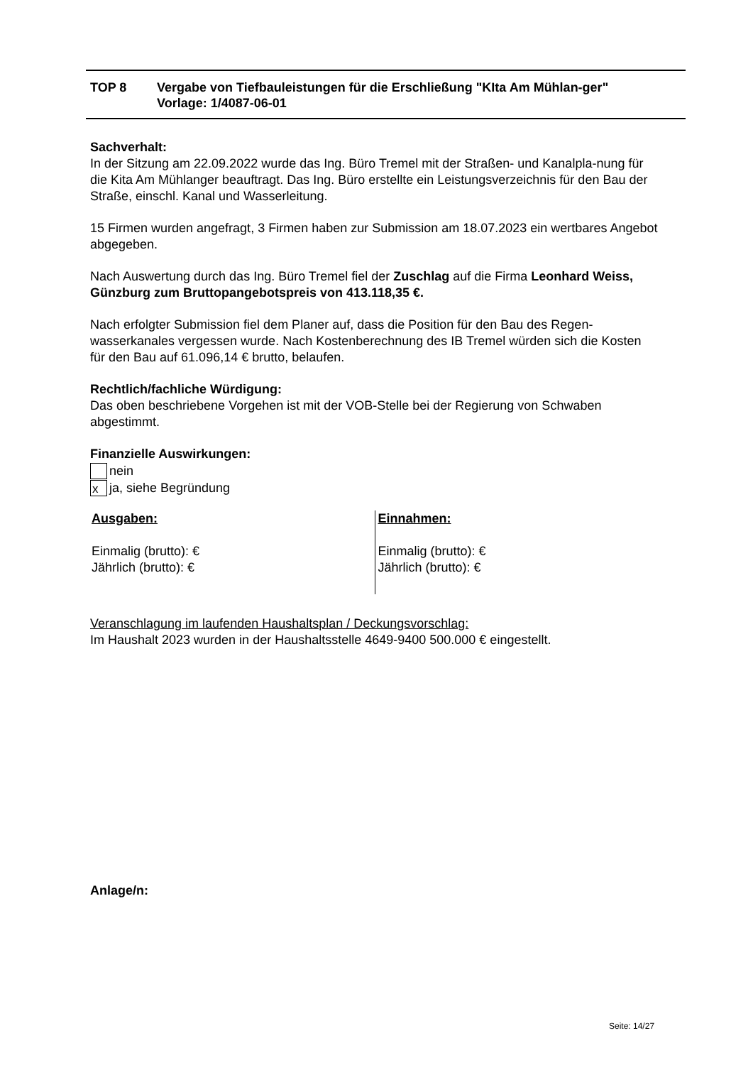TOP 8 Vergabe von Tiefbauleistungen für die Erschließung "KIta Am Mühlan-ger"
Vorlage: 1/4087-06-01
Sachverhalt:
In der Sitzung am 22.09.2022 wurde das Ing. Büro Tremel mit der Straßen- und Kanalpla-nung für die Kita Am Mühlanger beauftragt. Das Ing. Büro erstellte ein Leistungsverzeichnis für den Bau der Straße, einschl. Kanal und Wasserleitung.
15 Firmen wurden angefragt, 3 Firmen haben zur Submission am 18.07.2023 ein wertbares Angebot abgegeben.
Nach Auswertung durch das Ing. Büro Tremel fiel der Zuschlag auf die Firma Leonhard Weiss, Günzburg zum Bruttopangebotspreis von 413.118,35 €.
Nach erfolgter Submission fiel dem Planer auf, dass die Position für den Bau des Regen-wasserkanales vergessen wurde. Nach Kostenberechnung des IB Tremel würden sich die Kosten für den Bau auf 61.096,14 € brutto, belaufen.
Rechtlich/fachliche Würdigung:
Das oben beschriebene Vorgehen ist mit der VOB-Stelle bei der Regierung von Schwaben abgestimmt.
Finanzielle Auswirkungen:
nein
x
ja, siehe Begründung
Ausgaben:
Einmalig (brutto): €
Jährlich (brutto): €
Einnahmen:
Einmalig (brutto): €
Jährlich (brutto): €
Veranschlagung im laufenden Haushaltsplan / Deckungsvorschlag:
Im Haushalt 2023 wurden in der Haushaltsstelle 4649-9400 500.000 € eingestellt.
Anlage/n:
Seite: 14/27